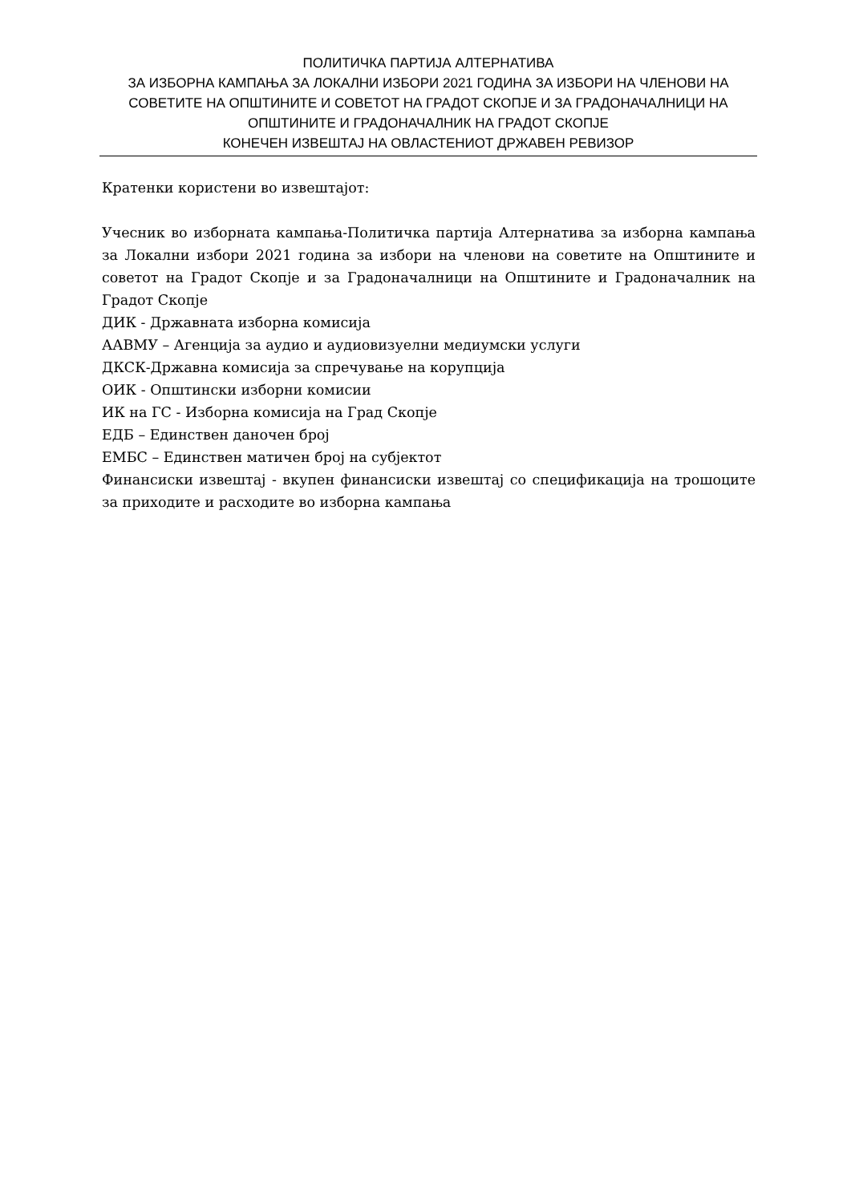ПОЛИТИЧКА ПАРТИЈА АЛТЕРНАТИВА
ЗА ИЗБОРНА КАМПАЊА ЗА ЛОКАЛНИ ИЗБОРИ 2021 ГОДИНА ЗА ИЗБОРИ НА ЧЛЕНОВИ НА СОВЕТИТЕ НА ОПШТИНИТЕ И СОВЕТОТ НА ГРАДОТ СКОПЈЕ И ЗА ГРАДОНАЧАЛНИЦИ НА ОПШТИНИТЕ И ГРАДОНАЧАЛНИК НА ГРАДОТ СКОПЈЕ
КОНЕЧЕН ИЗВЕШТАЈ НА ОВЛАСТЕНИОТ ДРЖАВЕН РЕВИЗОР
Кратенки користени во извештајот:
Учесник во изборната кампања-Политичка партија Алтернатива за изборна кампања за Локални избори 2021 година за избори на членови на советите на Општините и советот на Градот Скопје и за Градоначалници на Општините и Градоначалник на Градот Скопје
ДИК - Државната изборна комисија
ААВМУ – Агенција за аудио и аудиовизуелни медиумски услуги
ДКСК-Државна комисија за спречување на корупција
ОИК - Општински изборни комисии
ИК на ГС - Изборна комисија на Град Скопје
ЕДБ – Единствен даночен број
ЕМБС – Единствен матичен број на субјектот
Финансиски извештај - вкупен финансиски извештај со спецификација на трошоците за приходите и расходите во изборна кампања